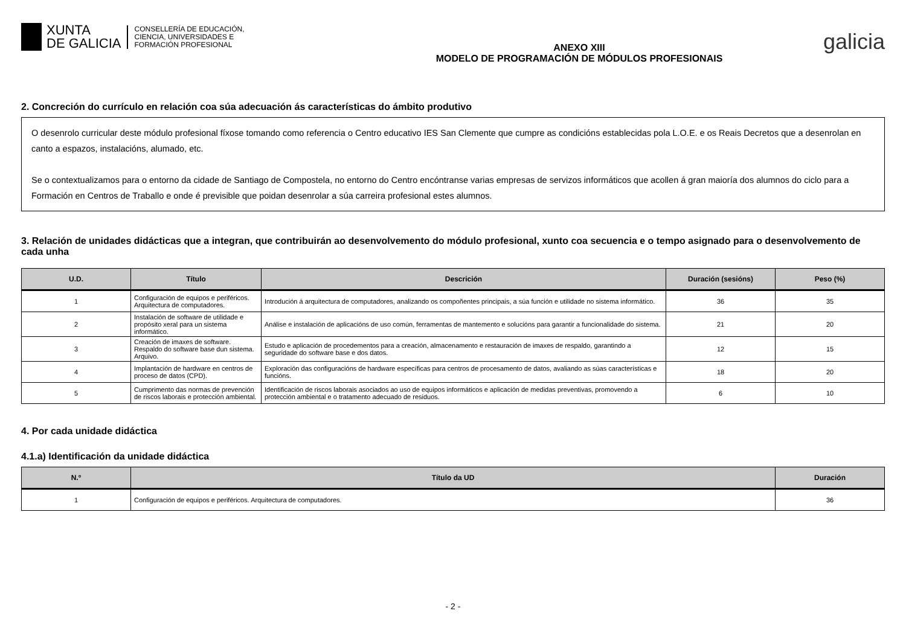XUNTA
DE GALICIA
CONSELLERÍA DE EDUCACIÓN,
CIENCIA, UNIVERSIDADES E
FORMACIÓN PROFESIONAL
ANEXO XIII
MODELO DE PROGRAMACIÓN DE MÓDULOS PROFESIONAIS
galicia
2. Concreción do currículo en relación coa súa adecuación ás características do ámbito produtivo
O desenrolo curricular deste módulo profesional fíxose tomando como referencia o Centro educativo IES San Clemente que cumpre as condicións establecidas pola L.O.E. e os Reais Decretos que a desenrolan en canto a espazos, instalacións, alumado, etc.
Se o contextualizamos para o entorno da cidade de Santiago de Compostela, no entorno do Centro encóntranse varias empresas de servizos informáticos que acollen á gran maioría dos alumnos do ciclo para a Formación en Centros de Traballo e onde é previsible que poidan desenrolar a súa carreira profesional estes alumnos.
3. Relación de unidades didácticas que a integran, que contribuirán ao desenvolvemento do módulo profesional, xunto coa secuencia e o tempo asignado para o desenvolvemento de cada unha
| U.D. | Título | Descrición | Duración (sesións) | Peso (%) |
| --- | --- | --- | --- | --- |
| 1 | Configuración de equipos e periféricos. Arquitectura de computadores. | Introdución á arquitectura de computadores, analizando os compoñentes principais, a súa función e utilidade no sistema informático. | 36 | 35 |
| 2 | Instalación de software de utilidade e propósito xeral para un sistema informático. | Análise e instalación de aplicacións de uso común, ferramentas de mantemento e solucións para garantir a funcionalidade do sistema. | 21 | 20 |
| 3 | Creación de imaxes de software. Respaldo do software base dun sistema. Arquivo. | Estudo e aplicación de procedementos para a creación, almacenamento e restauración de imaxes de respaldo, garantindo a seguridade do software base e dos datos. | 12 | 15 |
| 4 | Implantación de hardware en centros de proceso de datos (CPD). | Exploración das configuracións de hardware específicas para centros de procesamento de datos, avaliando as súas características e funcións. | 18 | 20 |
| 5 | Cumprimento das normas de prevención de riscos laborais e protección ambiental. | Identificación de riscos laborais asociados ao uso de equipos informáticos e aplicación de medidas preventivas, promovendo a protección ambiental e o tratamento adecuado de residuos. | 6 | 10 |
4. Por cada unidade didáctica
4.1.a) Identificación da unidade didáctica
| N.º | Título da UD | Duración |
| --- | --- | --- |
| 1 | Configuración de equipos e periféricos. Arquitectura de computadores. | 36 |
- 2 -